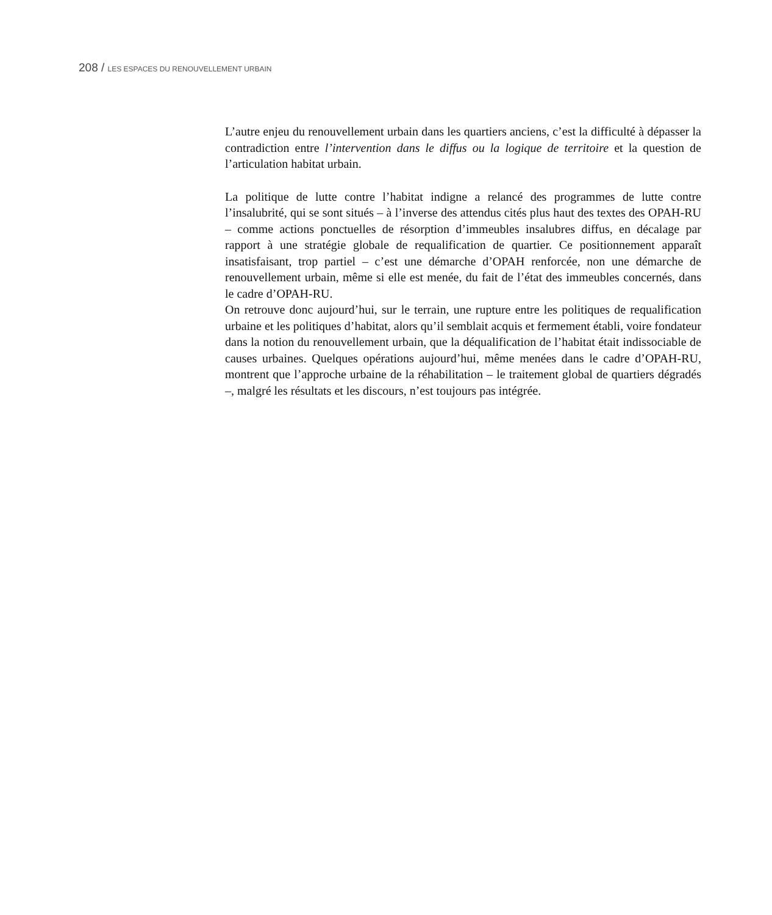208 / LES ESPACES DU RENOUVELLEMENT URBAIN
L’autre enjeu du renouvellement urbain dans les quartiers anciens, c’est la difficulté à dépasser la contradiction entre l’intervention dans le diffus ou la logique de territoire et la question de l’articulation habitat urbain.
La politique de lutte contre l’habitat indigne a relancé des programmes de lutte contre l’insalubrité, qui se sont situés – à l’inverse des attendus cités plus haut des textes des OPAH-RU – comme actions ponctuelles de résorption d’immeubles insalubres diffus, en décalage par rapport à une stratégie globale de requalification de quartier. Ce positionnement apparaît insatisfaisant, trop partiel – c’est une démarche d’OPAH renforcée, non une démarche de renouvellement urbain, même si elle est menée, du fait de l’état des immeubles concernés, dans le cadre d’OPAH-RU.
On retrouve donc aujourd’hui, sur le terrain, une rupture entre les politiques de requalification urbaine et les politiques d’habitat, alors qu’il semblait acquis et fermement établi, voire fondateur dans la notion du renouvellement urbain, que la déqualification de l’habitat était indissociable de causes urbaines. Quelques opérations aujourd’hui, même menées dans le cadre d’OPAH-RU, montrent que l’approche urbaine de la réhabilitation – le traitement global de quartiers dégradés –, malgré les résultats et les discours, n’est toujours pas intégrée.